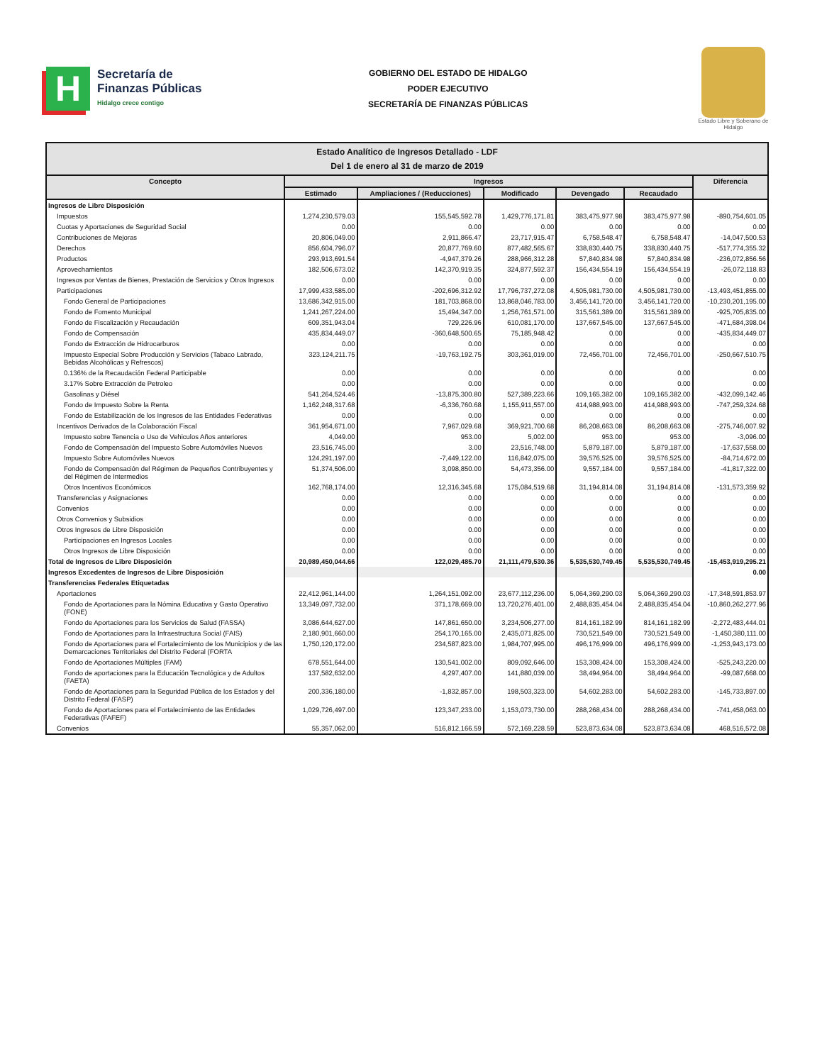H
Secretaría de
Finanzas Públicas
Hidalgo crece contigo
GOBIERNO DEL ESTADO DE HIDALGO
PODER EJECUTIVO
SECRETARÍA DE FINANZAS PÚBLICAS
Estado Libre y Soberano de Hidalgo
| Estado Analítico de Ingresos Detallado - LDF Del 1 de enero al 31 de marzo de 2019 | | | | | | |
| --- | --- | --- | --- | --- | --- | --- |
| Concepto | Ingresos | | | | | Diferencia |
| | Estimado | Ampliaciones / (Reducciones) | Modificado | Devengado | Recaudado | |
| Ingresos de Libre Disposición | | | | | | |
| Impuestos | 1,274,230,579.03 | 155,545,592.78 | 1,429,776,171.81 | 383,475,977.98 | 383,475,977.98 | -890,754,601.05 |
| Cuotas y Aportaciones de Seguridad Social | 0.00 | 0.00 | 0.00 | 0.00 | 0.00 | 0.00 |
| Contribuciones de Mejoras | 20,806,049.00 | 2,911,866.47 | 23,717,915.47 | 6,758,548.47 | 6,758,548.47 | -14,047,500.53 |
| Derechos | 856,604,796.07 | 20,877,769.60 | 877,482,565.67 | 338,830,440.75 | 338,830,440.75 | -517,774,355.32 |
| Productos | 293,913,691.54 | -4,947,379.26 | 288,966,312.28 | 57,840,834.98 | 57,840,834.98 | -236,072,856.56 |
| Aprovechamientos | 182,506,673.02 | 142,370,919.35 | 324,877,592.37 | 156,434,554.19 | 156,434,554.19 | -26,072,118.83 |
| Ingresos por Ventas de Bienes, Prestación de Servicios y Otros Ingresos | 0.00 | 0.00 | 0.00 | 0.00 | 0.00 | 0.00 |
| Participaciones | 17,999,433,585.00 | -202,696,312.92 | 17,796,737,272.08 | 4,505,981,730.00 | 4,505,981,730.00 | -13,493,451,855.00 |
| Fondo General de Participaciones | 13,686,342,915.00 | 181,703,868.00 | 13,868,046,783.00 | 3,456,141,720.00 | 3,456,141,720.00 | -10,230,201,195.00 |
| Fondo de Fomento Municipal | 1,241,267,224.00 | 15,494,347.00 | 1,256,761,571.00 | 315,561,389.00 | 315,561,389.00 | -925,705,835.00 |
| Fondo de Fiscalización y Recaudación | 609,351,943.04 | 729,226.96 | 610,081,170.00 | 137,667,545.00 | 137,667,545.00 | -471,684,398.04 |
| Fondo de Compensación | 435,834,449.07 | -360,648,500.65 | 75,185,948.42 | 0.00 | 0.00 | -435,834,449.07 |
| Fondo de Extracción de Hidrocarburos | 0.00 | 0.00 | 0.00 | 0.00 | 0.00 | 0.00 |
| Impuesto Especial Sobre Producción y Servicios (Tabaco Labrado, Bebidas Alcohólicas y Refrescos) | 323,124,211.75 | -19,763,192.75 | 303,361,019.00 | 72,456,701.00 | 72,456,701.00 | -250,667,510.75 |
| 0.136% de la Recaudación Federal Participable | 0.00 | 0.00 | 0.00 | 0.00 | 0.00 | 0.00 |
| 3.17% Sobre Extracción de Petroleo | 0.00 | 0.00 | 0.00 | 0.00 | 0.00 | 0.00 |
| Gasolinas y Diésel | 541,264,524.46 | -13,875,300.80 | 527,389,223.66 | 109,165,382.00 | 109,165,382.00 | -432,099,142.46 |
| Fondo de Impuesto Sobre la Renta | 1,162,248,317.68 | -6,336,760.68 | 1,155,911,557.00 | 414,988,993.00 | 414,988,993.00 | -747,259,324.68 |
| Fondo de Estabilización de los Ingresos de las Entidades Federativas | 0.00 | 0.00 | 0.00 | 0.00 | 0.00 | 0.00 |
| Incentivos Derivados de la Colaboración Fiscal | 361,954,671.00 | 7,967,029.68 | 369,921,700.68 | 86,208,663.08 | 86,208,663.08 | -275,746,007.92 |
| Impuesto sobre Tenencia o Uso de Vehiculos Años anteriores | 4,049.00 | 953.00 | 5,002.00 | 953.00 | 953.00 | -3,096.00 |
| Fondo de Compensación del Impuesto Sobre Automóviles Nuevos | 23,516,745.00 | 3.00 | 23,516,748.00 | 5,879,187.00 | 5,879,187.00 | -17,637,558.00 |
| Impuesto Sobre Automóviles Nuevos | 124,291,197.00 | -7,449,122.00 | 116,842,075.00 | 39,576,525.00 | 39,576,525.00 | -84,714,672.00 |
| Fondo de Compensación del Régimen de Pequeños Contribuyentes y del Régimen de Intermedios | 51,374,506.00 | 3,098,850.00 | 54,473,356.00 | 9,557,184.00 | 9,557,184.00 | -41,817,322.00 |
| Otros Incentivos Económicos | 162,768,174.00 | 12,316,345.68 | 175,084,519.68 | 31,194,814.08 | 31,194,814.08 | -131,573,359.92 |
| Transferencias y Asignaciones | 0.00 | 0.00 | 0.00 | 0.00 | 0.00 | 0.00 |
| Convenios | 0.00 | 0.00 | 0.00 | 0.00 | 0.00 | 0.00 |
| Otros Convenios y Subsidios | 0.00 | 0.00 | 0.00 | 0.00 | 0.00 | 0.00 |
| Otros Ingresos de Libre Disposición | 0.00 | 0.00 | 0.00 | 0.00 | 0.00 | 0.00 |
| Participaciones en Ingresos Locales | 0.00 | 0.00 | 0.00 | 0.00 | 0.00 | 0.00 |
| Otros Ingresos de Libre Disposición | 0.00 | 0.00 | 0.00 | 0.00 | 0.00 | 0.00 |
| Total de Ingresos de Libre Disposición | 20,989,450,044.66 | 122,029,485.70 | 21,111,479,530.36 | 5,535,530,749.45 | 5,535,530,749.45 | -15,453,919,295.21 |
| Ingresos Excedentes de Ingresos de Libre Disposición | | | | | | 0.00 |
| Transferencias Federales Etiquetadas | | | | | | |
| Aportaciones | 22,412,961,144.00 | 1,264,151,092.00 | 23,677,112,236.00 | 5,064,369,290.03 | 5,064,369,290.03 | -17,348,591,853.97 |
| Fondo de Aportaciones para la Nómina Educativa y Gasto Operativo (FONE) | 13,349,097,732.00 | 371,178,669.00 | 13,720,276,401.00 | 2,488,835,454.04 | 2,488,835,454.04 | -10,860,262,277.96 |
| Fondo de Aportaciones para los Servicios de Salud (FASSA) | 3,086,644,627.00 | 147,861,650.00 | 3,234,506,277.00 | 814,161,182.99 | 814,161,182.99 | -2,272,483,444.01 |
| Fondo de Aportaciones para la Infraestructura Social (FAIS) | 2,180,901,660.00 | 254,170,165.00 | 2,435,071,825.00 | 730,521,549.00 | 730,521,549.00 | -1,450,380,111.00 |
| Fondo de Aportaciones para el Fortalecimiento de los Municipios y de las Demarcaciones Territoriales del Distrito Federal (FORTA | 1,750,120,172.00 | 234,587,823.00 | 1,984,707,995.00 | 496,176,999.00 | 496,176,999.00 | -1,253,943,173.00 |
| Fondo de Aportaciones Múltiples (FAM) | 678,551,644.00 | 130,541,002.00 | 809,092,646.00 | 153,308,424.00 | 153,308,424.00 | -525,243,220.00 |
| Fondo de aportaciones para la Educación Tecnológica y de Adultos (FAETA) | 137,582,632.00 | 4,297,407.00 | 141,880,039.00 | 38,494,964.00 | 38,494,964.00 | -99,087,668.00 |
| Fondo de Aportaciones para la Seguridad Pública de los Estados y del Distrito Federal (FASP) | 200,336,180.00 | -1,832,857.00 | 198,503,323.00 | 54,602,283.00 | 54,602,283.00 | -145,733,897.00 |
| Fondo de Aportaciones para el Fortalecimiento de las Entidades Federativas (FAFEF) | 1,029,726,497.00 | 123,347,233.00 | 1,153,073,730.00 | 288,268,434.00 | 288,268,434.00 | -741,458,063.00 |
| Convenios | 55,357,062.00 | 516,812,166.59 | 572,169,228.59 | 523,873,634.08 | 523,873,634.08 | 468,516,572.08 |